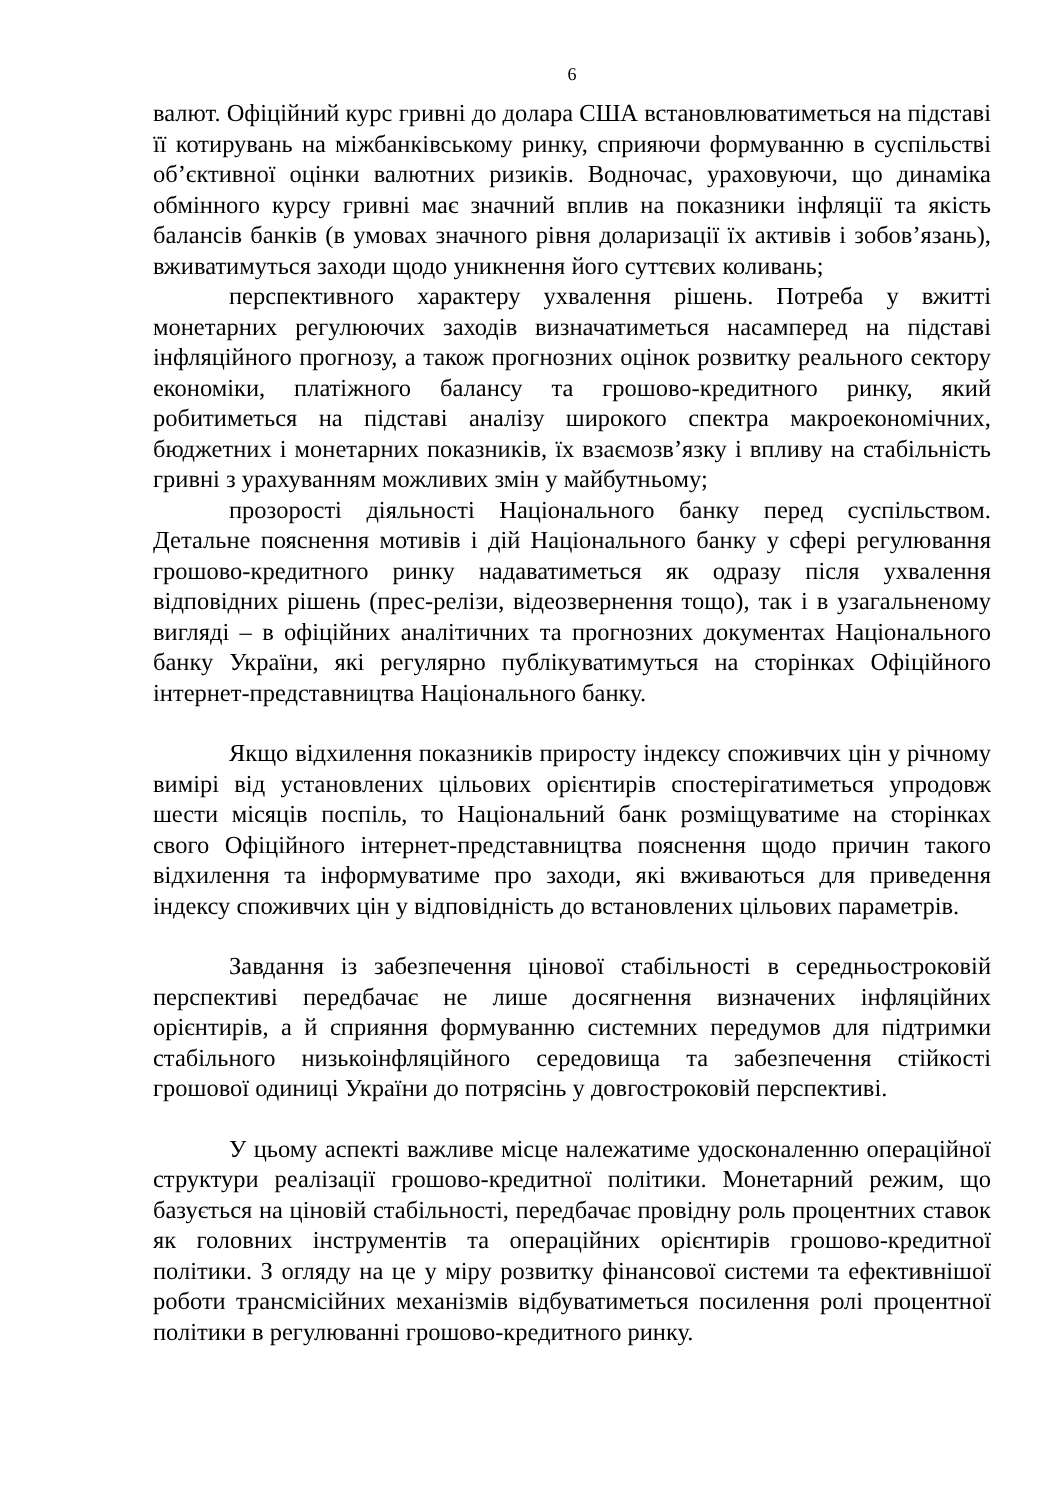6
валют. Офіційний курс гривні до долара США встановлюватиметься на підставі її котирувань на міжбанківському ринку, сприяючи формуванню в суспільстві об’єктивної оцінки валютних ризиків. Водночас, ураховуючи, що динаміка обмінного курсу гривні має значний вплив на показники інфляції та якість балансів банків (в умовах значного рівня доларизації їх активів і зобов’язань), вживатимуться заходи щодо уникнення його суттєвих коливань;
перспективного характеру ухвалення рішень. Потреба у вжитті монетарних регулюючих заходів визначатиметься насамперед на підставі інфляційного прогнозу, а також прогнозних оцінок розвитку реального сектору економіки, платіжного балансу та грошово-кредитного ринку, який робитиметься на підставі аналізу широкого спектра макроекономічних, бюджетних і монетарних показників, їх взаємозв’язку і впливу на стабільність гривні з урахуванням можливих змін у майбутньому;
прозорості діяльності Національного банку перед суспільством. Детальне пояснення мотивів і дій Національного банку у сфері регулювання грошово-кредитного ринку надаватиметься як одразу після ухвалення відповідних рішень (прес-релізи, відеозвернення тощо), так і в узагальненому вигляді – в офіційних аналітичних та прогнозних документах Національного банку України, які регулярно публікуватимуться на сторінках Офіційного інтернет-представництва Національного банку.
Якщо відхилення показників приросту індексу споживчих цін у річному вимірі від установлених цільових орієнтирів спостерігатиметься упродовж шести місяців поспіль, то Національний банк розміщуватиме на сторінках свого Офіційного інтернет-представництва пояснення щодо причин такого відхилення та інформуватиме про заходи, які вживаються для приведення індексу споживчих цін у відповідність до встановлених цільових параметрів.
Завдання із забезпечення цінової стабільності в середньостроковій перспективі передбачає не лише досягнення визначених інфляційних орієнтирів, а й сприяння формуванню системних передумов для підтримки стабільного низькоінфляційного середовища та забезпечення стійкості грошової одиниці України до потрясінь у довгостроковій перспективі.
У цьому аспекті важливе місце належатиме удосконаленню операційної структури реалізації грошово-кредитної політики. Монетарний режим, що базується на ціновій стабільності, передбачає провідну роль процентних ставок як головних інструментів та операційних орієнтирів грошово-кредитної політики. З огляду на це у міру розвитку фінансової системи та ефективнішої роботи трансмісійних механізмів відбуватиметься посилення ролі процентної політики в регулюванні грошово-кредитного ринку.